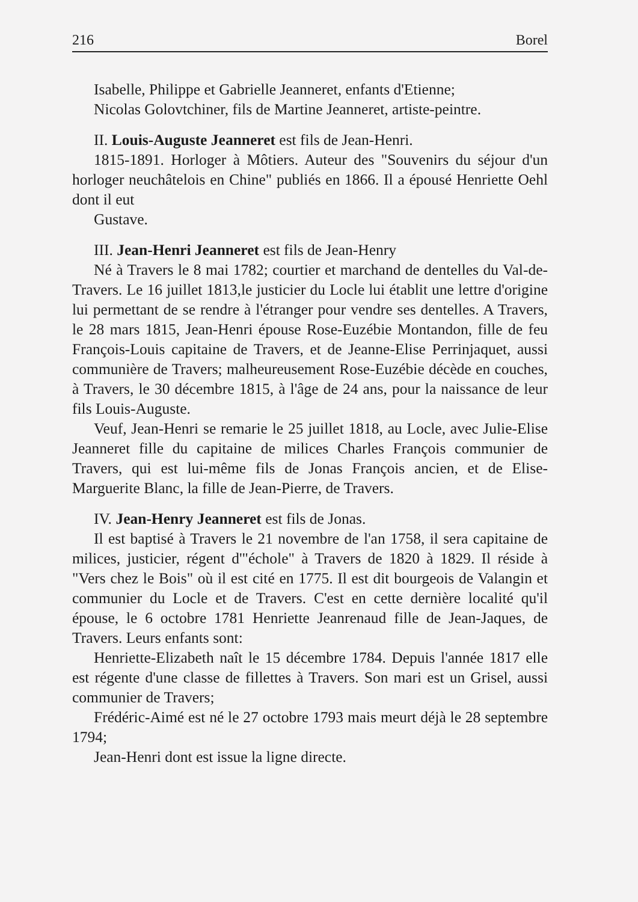216 Borel
Isabelle, Philippe et Gabrielle Jeanneret, enfants d'Etienne;
Nicolas Golovtchiner, fils de Martine Jeanneret, artiste-peintre.
II. Louis-Auguste Jeanneret est fils de Jean-Henri.
1815-1891. Horloger à Môtiers. Auteur des "Souvenirs du séjour d'un horloger neuchâtelois en Chine" publiés en 1866. Il a épousé Henriette Oehl dont il eut
Gustave.
III. Jean-Henri Jeanneret est fils de Jean-Henry
Né à Travers le 8 mai 1782; courtier et marchand de dentelles du Val-de-Travers. Le 16 juillet 1813,le justicier du Locle lui établit une lettre d'origine lui permettant de se rendre à l'étranger pour vendre ses dentelles. A Travers, le 28 mars 1815, Jean-Henri épouse Rose-Euzébie Montandon, fille de feu François-Louis capitaine de Travers, et de Jeanne-Elise Perrinjaquet, aussi communière de Travers; malheureusement Rose-Euzébie décède en couches, à Travers, le 30 décembre 1815, à l'âge de 24 ans, pour la naissance de leur fils Louis-Auguste.
Veuf, Jean-Henri se remarie le 25 juillet 1818, au Locle, avec Julie-Elise Jeanneret fille du capitaine de milices Charles François communier de Travers, qui est lui-même fils de Jonas François ancien, et de Elise-Marguerite Blanc, la fille de Jean-Pierre, de Travers.
IV. Jean-Henry Jeanneret est fils de Jonas.
Il est baptisé à Travers le 21 novembre de l'an 1758, il sera capitaine de milices, justicier, régent d'"échole" à Travers de 1820 à 1829. Il réside à "Vers chez le Bois" où il est cité en 1775. Il est dit bourgeois de Valangin et communier du Locle et de Travers. C'est en cette dernière localité qu'il épouse, le 6 octobre 1781 Henriette Jeanrenaud fille de Jean-Jaques, de Travers. Leurs enfants sont:
Henriette-Elizabeth naît le 15 décembre 1784. Depuis l'année 1817 elle est régente d'une classe de fillettes à Travers. Son mari est un Grisel, aussi communier de Travers;
Frédéric-Aimé est né le 27 octobre 1793 mais meurt déjà le 28 septembre 1794;
Jean-Henri dont est issue la ligne directe.